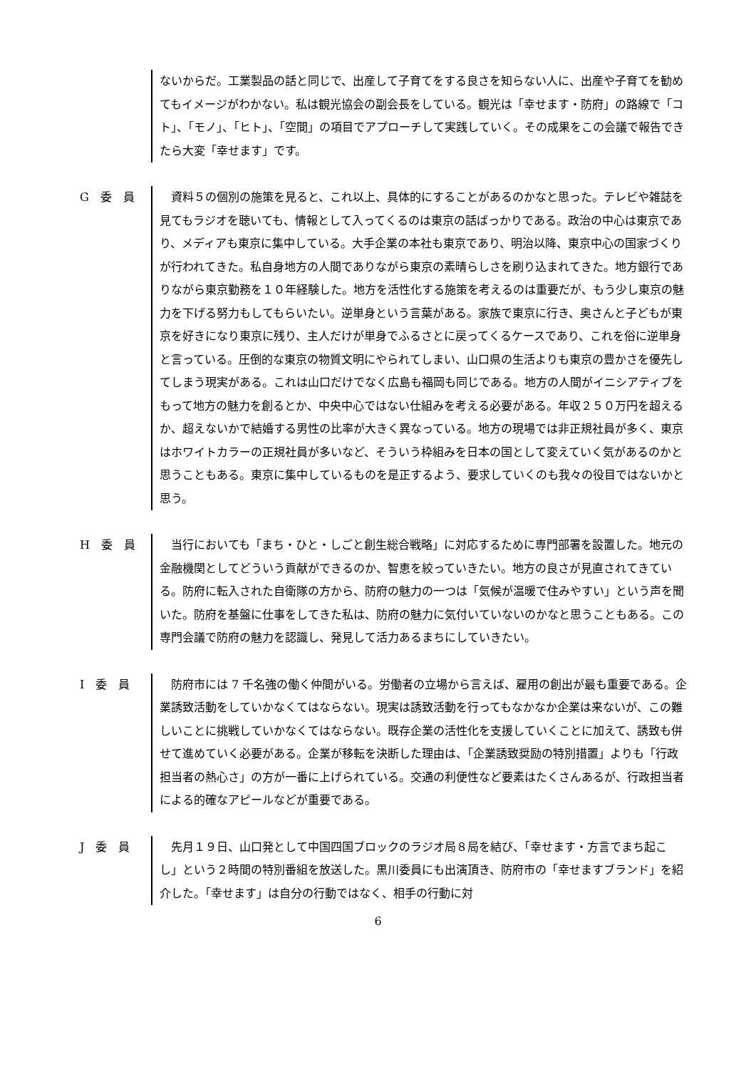ないからだ。工業製品の話と同じで、出産して子育てをする良さを知らない人に、出産や子育てを勧めてもイメージがわかない。私は観光協会の副会長をしている。観光は「幸せます・防府」の路線で「コト」、「モノ」、「ヒト」、「空間」の項目でアプローチして実践していく。その成果をこの会議で報告できたら大変「幸せます」です。
G　委　員
　資料５の個別の施策を見ると、これ以上、具体的にすることがあるのかなと思った。テレビや雑誌を見てもラジオを聴いても、情報として入ってくるのは東京の話ばっかりである。政治の中心は東京であり、メディアも東京に集中している。大手企業の本社も東京であり、明治以降、東京中心の国家づくりが行われてきた。私自身地方の人間でありながら東京の素晴らしさを刷り込まれてきた。地方銀行でありながら東京勤務を１０年経験した。地方を活性化する施策を考えるのは重要だが、もう少し東京の魅力を下げる努力もしてもらいたい。逆単身という言葉がある。家族で東京に行き、奥さんと子どもが東京を好きになり東京に残り、主人だけが単身でふるさとに戻ってくるケースであり、これを俗に逆単身と言っている。圧倒的な東京の物質文明にやられてしまい、山口県の生活よりも東京の豊かさを優先してしまう現実がある。これは山口だけでなく広島も福岡も同じである。地方の人間がイニシアティブをもって地方の魅力を創るとか、中央中心ではない仕組みを考える必要がある。年収２５０万円を超えるか、超えないかで結婚する男性の比率が大きく異なっている。地方の現場では非正規社員が多く、東京はホワイトカラーの正規社員が多いなど、そういう枠組みを日本の国として変えていく気があるのかと思うこともある。東京に集中しているものを是正するよう、要求していくのも我々の役目ではないかと思う。
H　委　員
　当行においても「まち・ひと・しごと創生総合戦略」に対応するために専門部署を設置した。地元の金融機関としてどういう貢献ができるのか、智恵を絞っていきたい。地方の良さが見直されてきている。防府に転入された自衛隊の方から、防府の魅力の一つは「気候が温暖で住みやすい」という声を聞いた。防府を基盤に仕事をしてきた私は、防府の魅力に気付いていないのかなと思うこともある。この専門会議で防府の魅力を認識し、発見して活力あるまちにしていきたい。
I　委　員
　防府市には 7 千名強の働く仲間がいる。労働者の立場から言えば、雇用の創出が最も重要である。企業誘致活動をしていかなくてはならない。現実は誘致活動を行ってもなかなか企業は来ないが、この難しいことに挑戦していかなくてはならない。既存企業の活性化を支援していくことに加えて、誘致も併せて進めていく必要がある。企業が移転を決断した理由は、「企業誘致奨励の特別措置」よりも「行政担当者の熱心さ」の方が一番に上げられている。交通の利便性など要素はたくさんあるが、行政担当者による的確なアピールなどが重要である。
J　委　員
　先月１９日、山口発として中国四国ブロックのラジオ局８局を結び、「幸せます・方言でまち起こし」という２時間の特別番組を放送した。黒川委員にも出演頂き、防府市の「幸せますブランド」を紹介した。「幸せます」は自分の行動ではなく、相手の行動に対
6